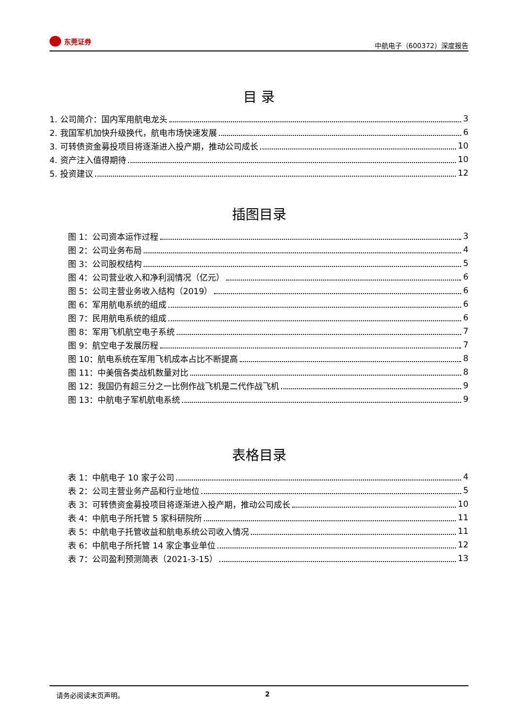东莞证券
中航电子（600372）深度报告
目 录
1. 公司简介：国内军用航电龙头 3
2. 我国军机加快升级换代，航电市场快速发展 6
3. 可转债资金募投项目将逐渐进入投产期，推动公司成长 10
4. 资产注入值得期待 10
5. 投资建议 12
插图目录
图 1：公司资本运作过程 3
图 2：公司业务布局 4
图 3：公司股权结构 5
图 4：公司营业收入和净利润情况（亿元） 6
图 5：公司主营业务收入结构（2019） 6
图 6：军用航电系统的组成 6
图 7：民用航电系统的组成 6
图 8：军用飞机航空电子系统 7
图 9：航空电子发展历程 7
图 10：航电系统在军用飞机成本占比不断提高 8
图 11：中美俄各类战机数量对比 8
图 12：我国仍有超三分之一比例作战飞机是二代作战飞机 9
图 13：中航电子军机航电系统 9
表格目录
表 1：中航电子 10 家子公司 4
表 2：公司主营业务产品和行业地位 5
表 3：可转债资金募投项目将逐渐进入投产期，推动公司成长 10
表 4：中航电子所托管 5 家科研院所 11
表 5：中航电子托管收益和航电系统公司收入情况 11
表 6：中航电子所托管 14 家企事业单位 12
表 7：公司盈利预测简表（2021-3-15） 13
请务必阅读末页声明。 2